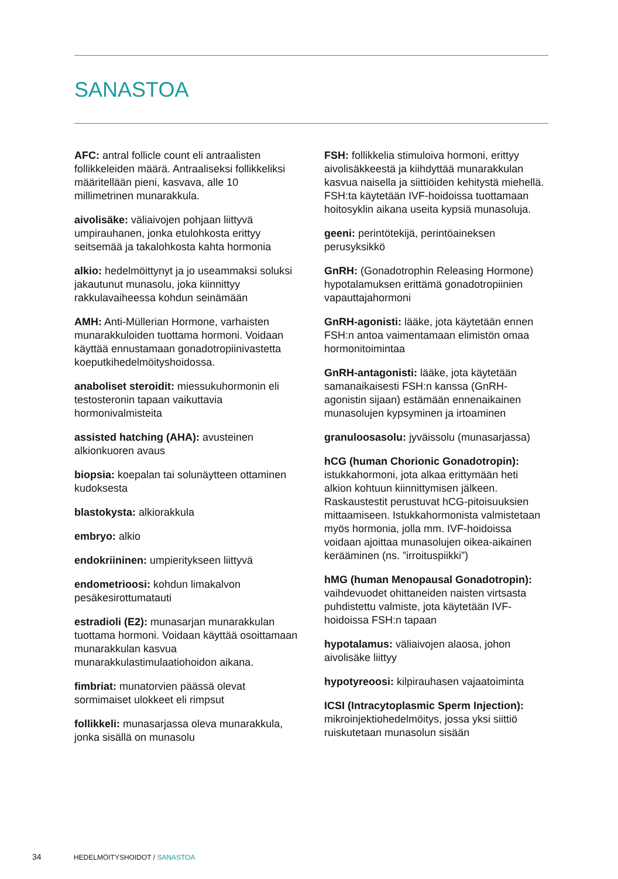SANASTOA
AFC: antral follicle count eli antraalisten follikkeleiden määrä. Antraaliseksi follikkeliksi määritellään pieni, kasvava, alle 10 millimetrinen munarakkula.
aivolisäke: väliaivojen pohjaan liittyvä umpirauhanen, jonka etulohkosta erittyy seitsemää ja takalohkosta kahta hormonia
alkio: hedelmöittynyt ja jo useammaksi soluksi jakautunut munasolu, joka kiinnittyy rakkulavaiheessa kohdun seinämään
AMH: Anti-Müllerian Hormone, varhaisten munarakkuloiden tuottama hormoni. Voidaan käyttää ennustamaan gonadotropiinivastetta koeputkihedelmöityshoidossa.
anaboliset steroidit: miessukuhormonin eli testosteronin tapaan vaikuttavia hormonivalmisteita
assisted hatching (AHA): avusteinen alkionkuoren avaus
biopsia: koepalan tai solunäytteen ottaminen kudoksesta
blastokysta: alkiorakkula
embryo: alkio
endokriininen: umpieritykseen liittyvä
endometrioosi: kohdun limakalvon pesäkesirottumatauti
estradioli (E2): munasarjan munarakkulan tuottama hormoni. Voidaan käyttää osoittamaan munarakkulan kasvua munarakkulastimulaatiohoidon aikana.
fimbriat: munatorvien päässä olevat sormimaiset ulokkeet eli rimpsut
follikkeli: munasarjassa oleva munarakkula, jonka sisällä on munasolu
FSH: follikkelia stimuloiva hormoni, erittyy aivolisäkkeestä ja kiihdyttää munarakkulan kasvua naisella ja siittiöiden kehitystä miehellä. FSH:ta käytetään IVF-hoidoissa tuottamaan hoitosyklin aikana useita kypsiä munasoluja.
geeni: perintötekijä, perintöaineksen perusyksikkö
GnRH: (Gonadotrophin Releasing Hormone) hypotalamuksen erittämä gonadotropiinien vapauttajahormoni
GnRH-agonisti: lääke, jota käytetään ennen FSH:n antoa vaimentamaan elimistön omaa hormonitoimintaa
GnRH-antagonisti: lääke, jota käytetään samanaikaisesti FSH:n kanssa (GnRH-agonistin sijaan) estämään ennenaikainen munasolujen kypsyminen ja irtoaminen
granuloosasolu: jyväissolu (munasarjassa)
hCG (human Chorionic Gonadotropin): istukkahormoni, jota alkaa erittymään heti alkion kohtuun kiinnittymisen jälkeen. Raskaustestit perustuvat hCG-pitoisuuksien mittaamiseen. Istukkahormonista valmistetaan myös hormonia, jolla mm. IVF-hoidoissa voidaan ajoittaa munasolujen oikea-aikainen kerääminen (ns. ”irroituspiikki”)
hMG (human Menopausal Gonadotropin): vaihdevuodet ohittaneiden naisten virtsasta puhdistettu valmiste, jota käytetään IVF-hoidoissa FSH:n tapaan
hypotalamus: väliaivojen alaosa, johon aivolisäke liittyy
hypotyreoosi: kilpirauhasen vajaatoiminta
ICSI (Intracytoplasmic Sperm Injection): mikroinjektiohedelmöitys, jossa yksi siittiö ruiskutetaan munasolun sisään
34 HEDELMÖITYSHOIDOT / SANASTOA